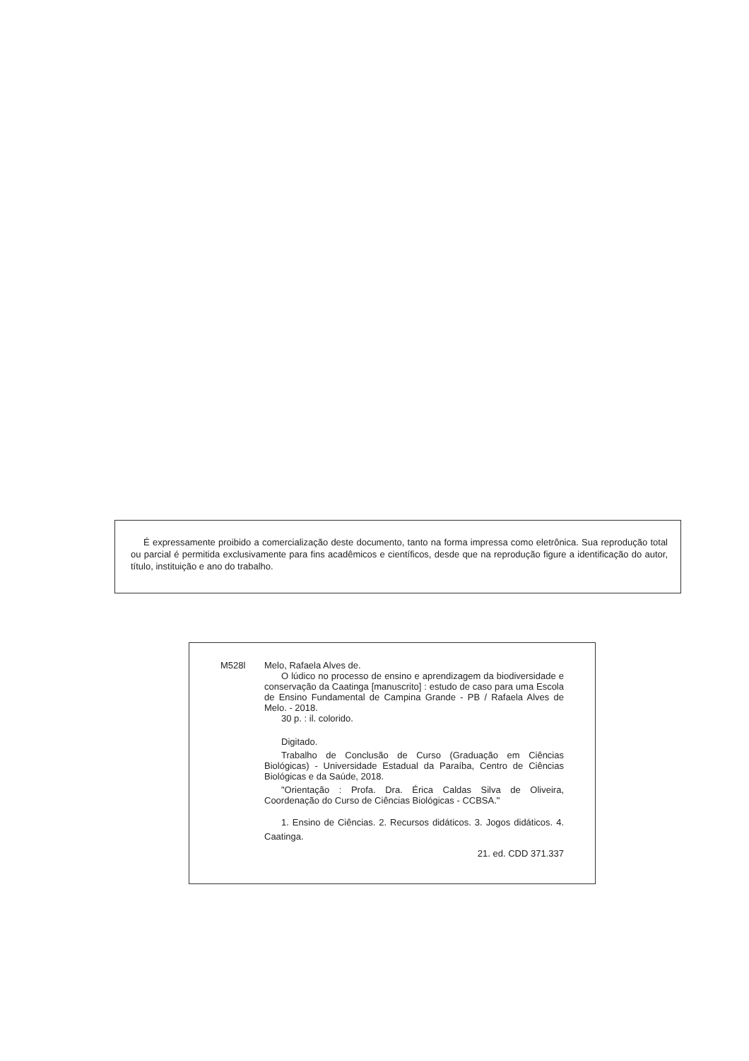É expressamente proibido a comercialização deste documento, tanto na forma impressa como eletrônica. Sua reprodução total ou parcial é permitida exclusivamente para fins acadêmicos e científicos, desde que na reprodução figure a identificação do autor, título, instituição e ano do trabalho.
M528l
Melo, Rafaela Alves de.
O lúdico no processo de ensino e aprendizagem da biodiversidade e conservação da Caatinga [manuscrito] : estudo de caso para uma Escola de Ensino Fundamental de Campina Grande - PB / Rafaela Alves de Melo. - 2018.
30 p. : il. colorido.
Digitado.
Trabalho de Conclusão de Curso (Graduação em Ciências Biológicas) - Universidade Estadual da Paraíba, Centro de Ciências Biológicas e da Saúde, 2018.
"Orientação : Profa. Dra. Érica Caldas Silva de Oliveira, Coordenação do Curso de Ciências Biológicas - CCBSA."
1. Ensino de Ciências. 2. Recursos didáticos. 3. Jogos didáticos. 4. Caatinga.
21. ed. CDD 371.337